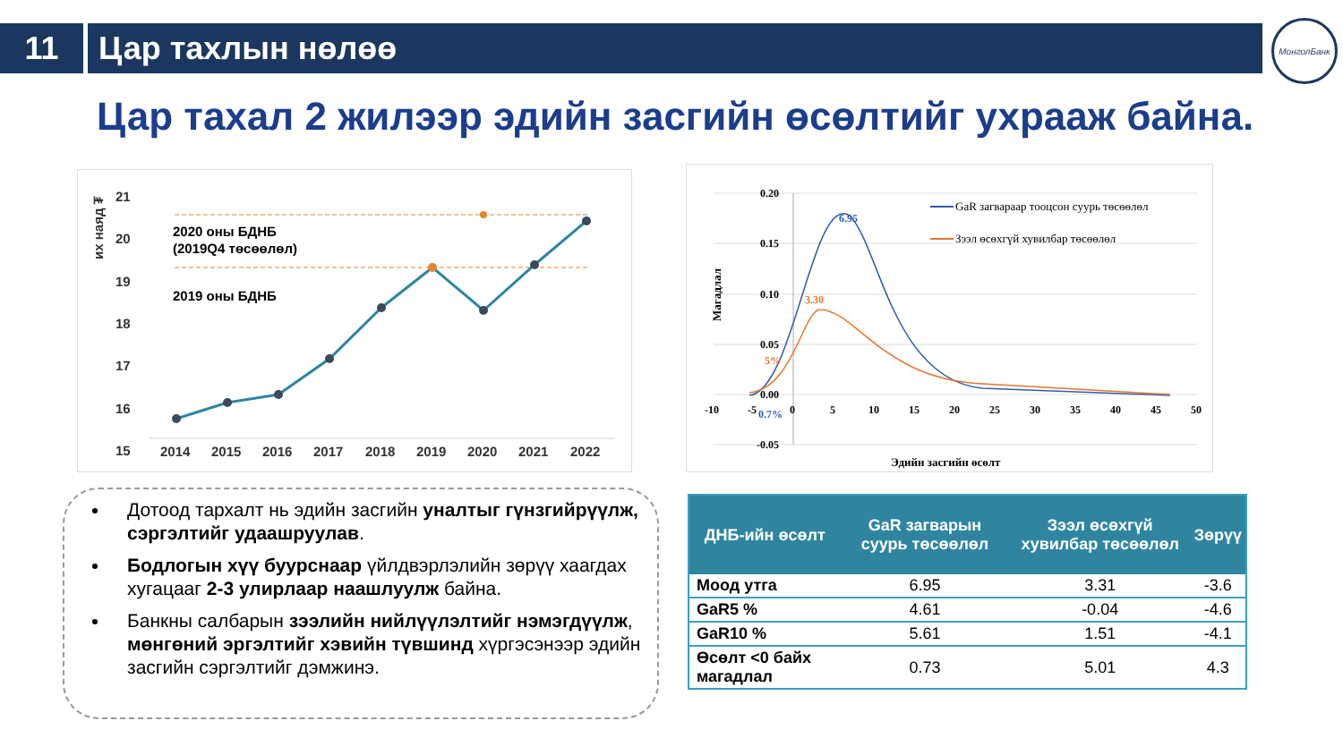11 Цар тахлын нөлөө
МонголБанк
Цар тахал 2 жилээр эдийн засгийн өсөлтийг ухрааж байна.
их наяд ₮
21
20
19
18
17
16
15
2020 оны БДНБ
(2019Q4 төсөөлөл)
2019 оны БДНБ
2014
2015
2016
2017
2018
2019
2020
2021
2022
0.20
0.15
0.10
0.05
0.00
-0.05
-10
-5
0
5
10
15
20
25
30
35
40
45
50
6.95
3.30
5%
0.7%
Магадлал
Эдийн засгийн өсөлт
GaR загвараар тооцсон суурь төсөөлөл
Зээл өсөхгүй хувилбар төсөөлөл
Дотоод тархалт нь эдийн засгийн уналтыг гүнзгийрүүлж, сэргэлтийг удаашруулав.
Бодлогын хүү буурснаар үйлдвэрлэлийн зөрүү хаагдах хугацааг 2-3 улирлаар наашлуулж байна.
Банкны салбарын зээлийн нийлүүлэлтийг нэмэгдүүлж, мөнгөний эргэлтийг хэвийн түвшинд хүргэсэнээр эдийн засгийн сэргэлтийг дэмжинэ.
| ДНБ-ийн өсөлт | GaR загварын суурь төсөөлөл | Зээл өсөхгүй хувилбар төсөөлөл | Зөрүү |
| --- | --- | --- | --- |
| Моод утга | 6.95 | 3.31 | -3.6 |
| GaR5 % | 4.61 | -0.04 | -4.6 |
| GaR10 % | 5.61 | 1.51 | -4.1 |
| Өсөлт <0 байх магадлал | 0.73 | 5.01 | 4.3 |